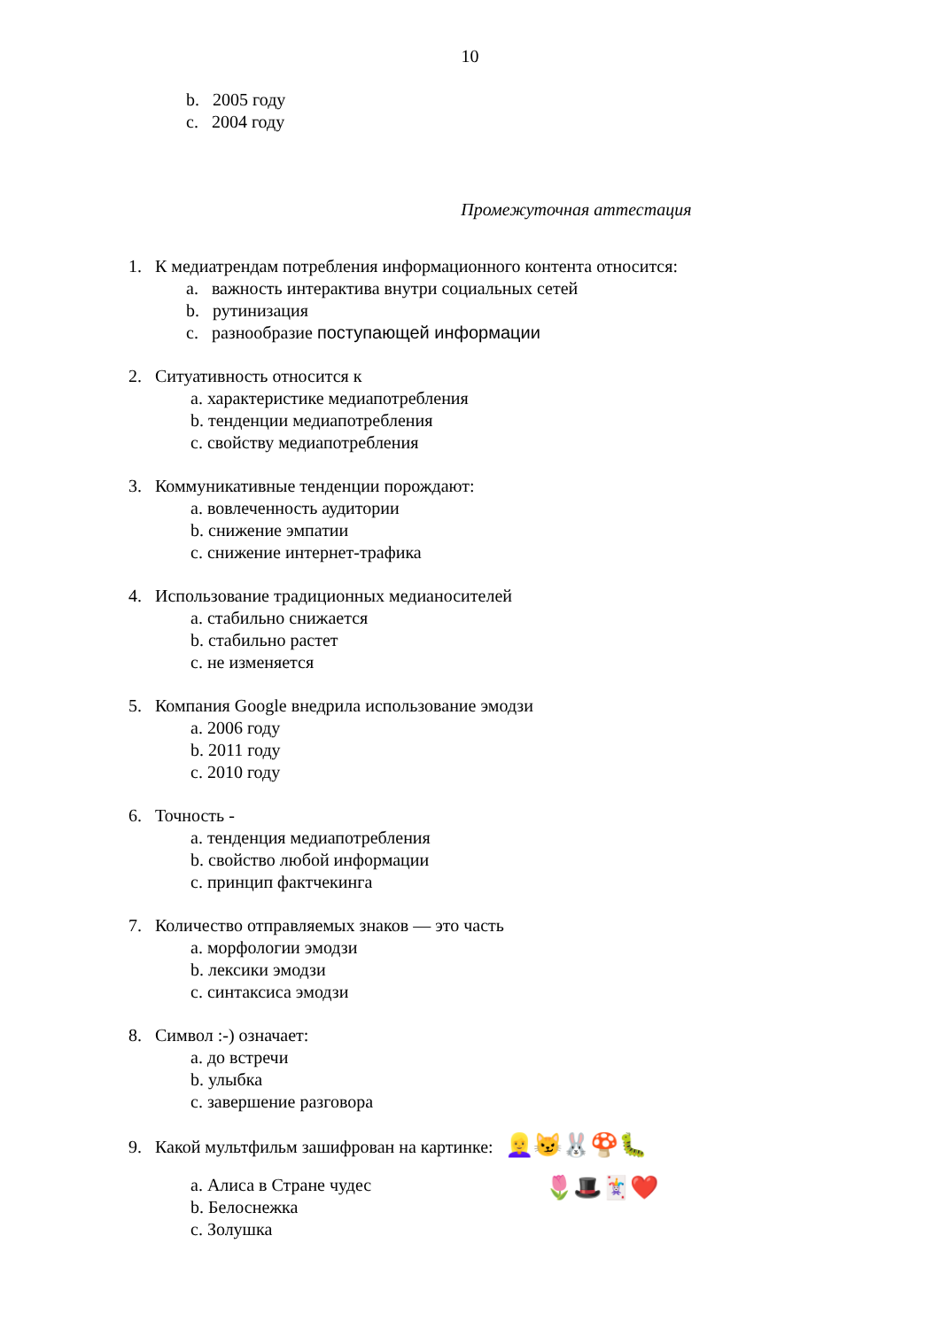10
b. 2005 году
c. 2004 году
Промежуточная аттестация
1. К медиатрендам потребления информационного контента относится:
a. важность интерактива внутри социальных сетей
b. рутинизация
c. разнообразие поступающей информации
2. Ситуативность относится к
a. характеристике медиапотребления
b. тенденции медиапотребления
c. свойству медиапотребления
3. Коммуникативные тенденции порождают:
a. вовлеченность аудитории
b. снижение эмпатии
c. снижение интернет-трафика
4. Использование традиционных медианосителей
a. стабильно снижается
b. стабильно растет
c. не изменяется
5. Компания Google внедрила использование эмодзи
a. 2006 году
b. 2011 году
c. 2010 году
6. Точность -
a. тенденция медиапотребления
b. свойство любой информации
c. принцип фактчекинга
7. Количество отправляемых знаков — это часть
a. морфологии эмодзи
b. лексики эмодзи
c. синтаксиса эмодзи
8. Символ :-) означает:
a. до встречи
b. улыбка
c. завершение разговора
9. Какой мультфильм зашифрован на картинке: 👱‍♀️😼🐰🍄🐛
a. Алиса в Стране чудес
b. Белоснежка
c. Золушка
🌷🎩🃏❤️